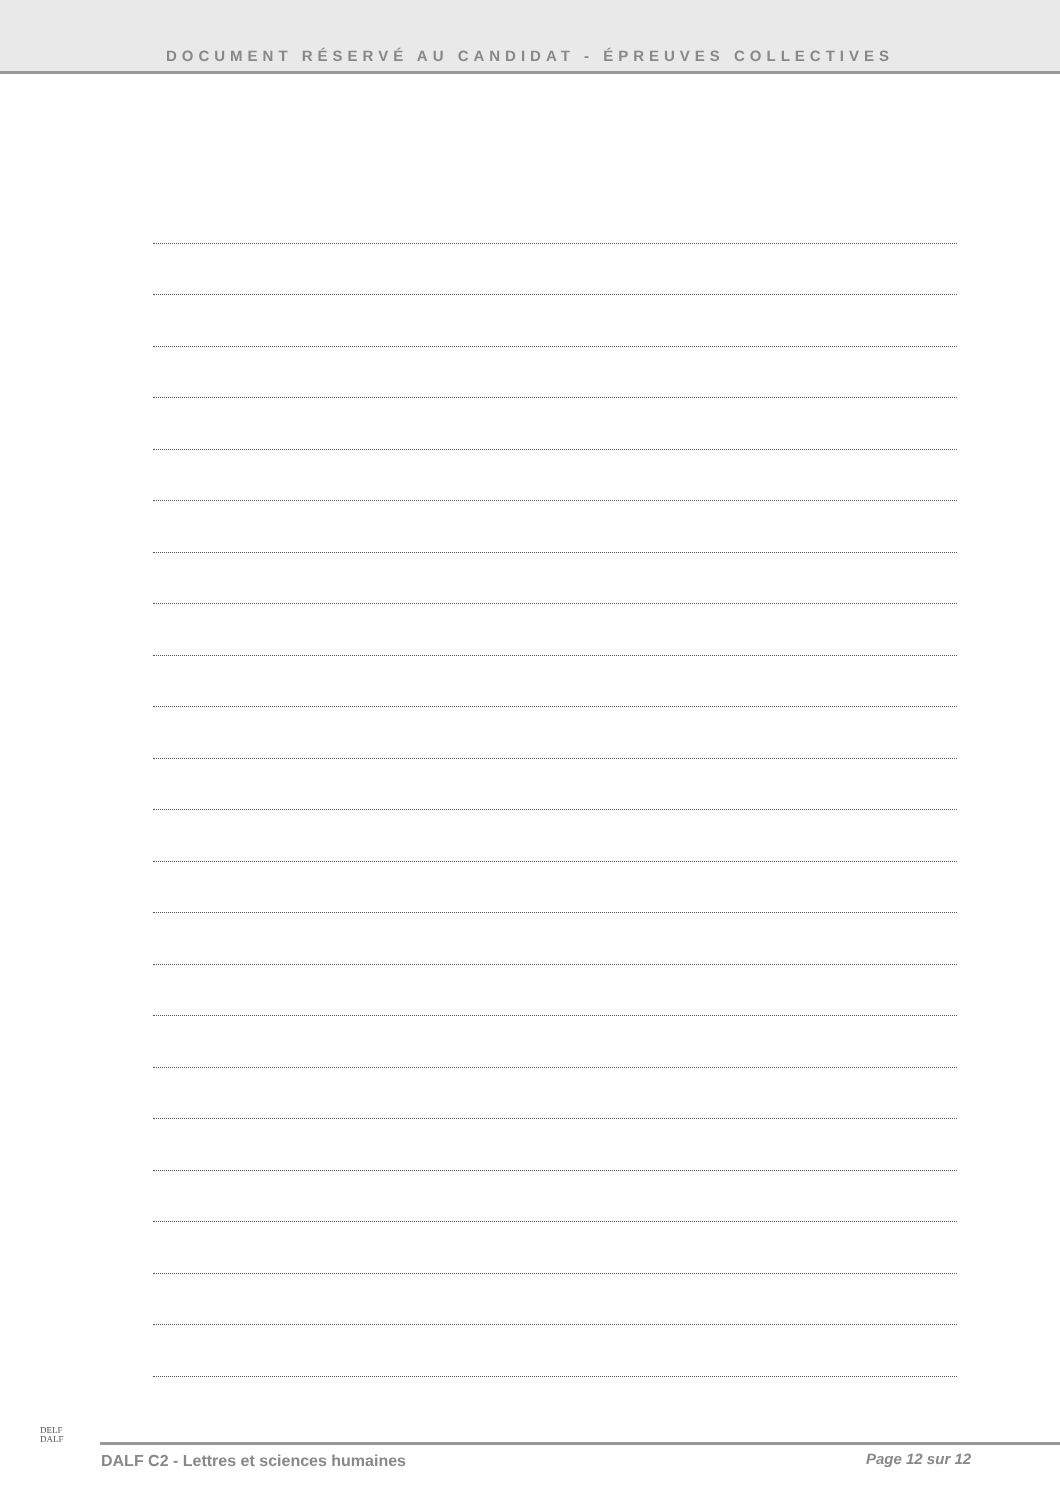DOCUMENT RÉSERVÉ AU CANDIDAT - ÉPREUVES COLLECTIVES
DELF
DALF
DALF C2 - Lettres et sciences humaines
Page 12 sur 12